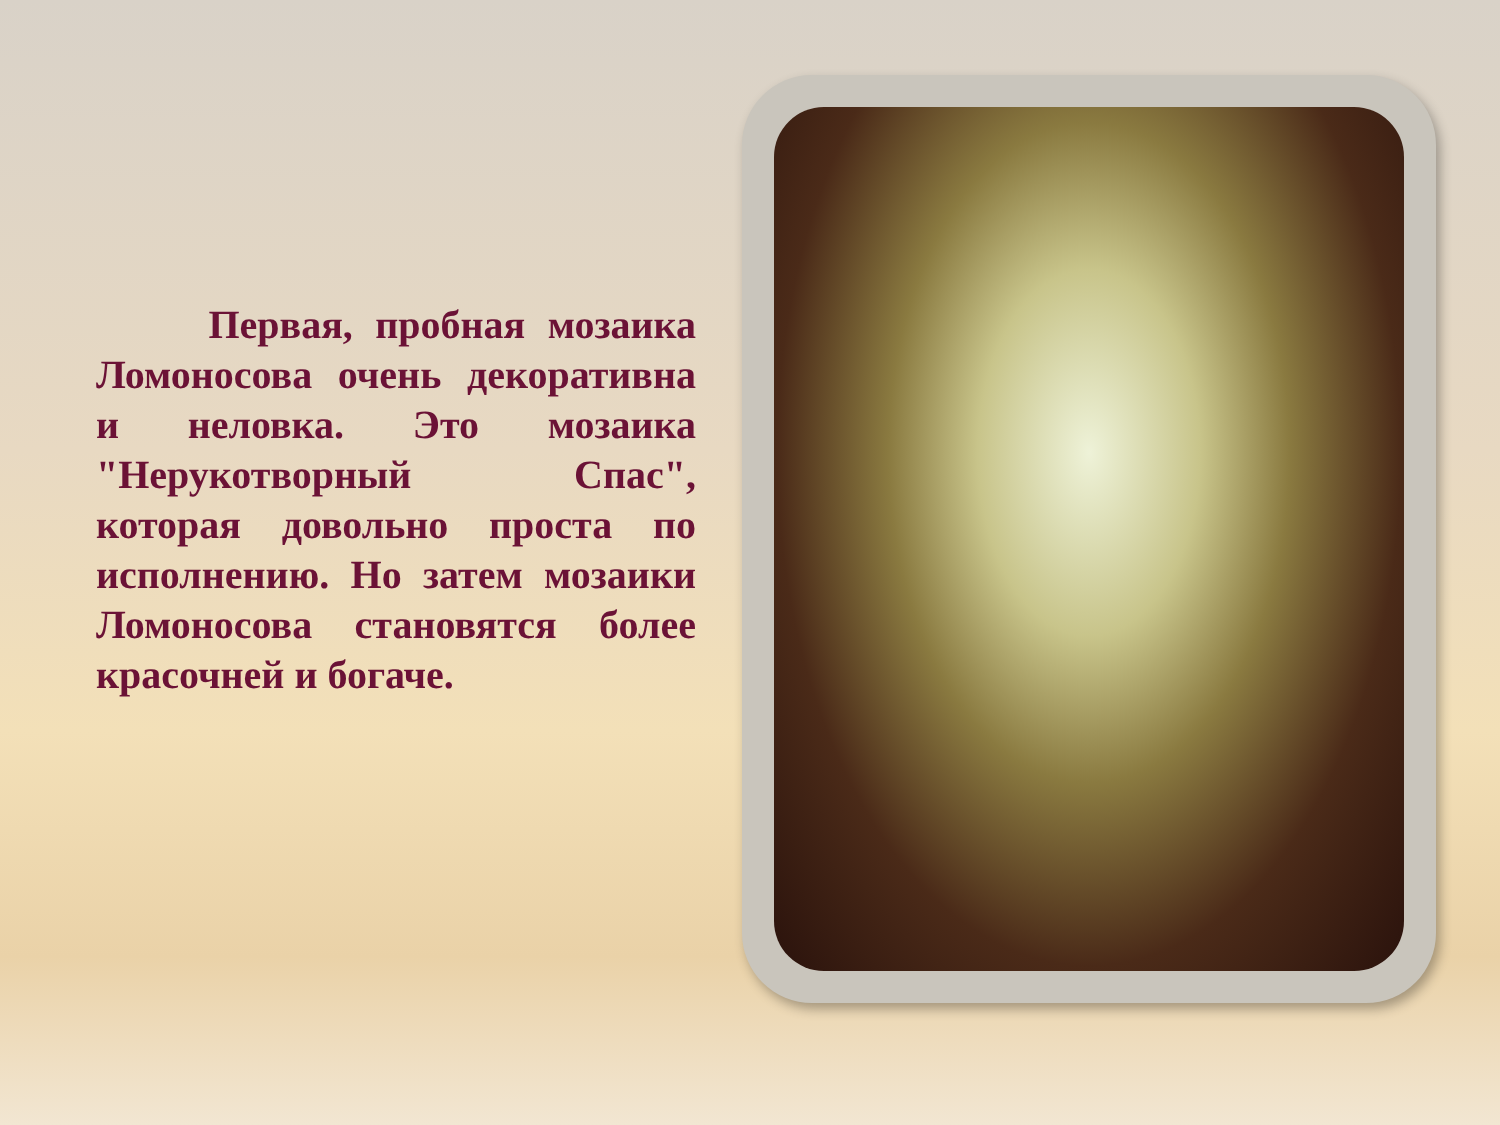Первая, пробная мозаика Ломоносова очень декоративна и неловка. Это мозаика "Нерукотворный Спас", которая довольно проста по исполнению. Но затем мозаики Ломоносова становятся более красочней и богаче.